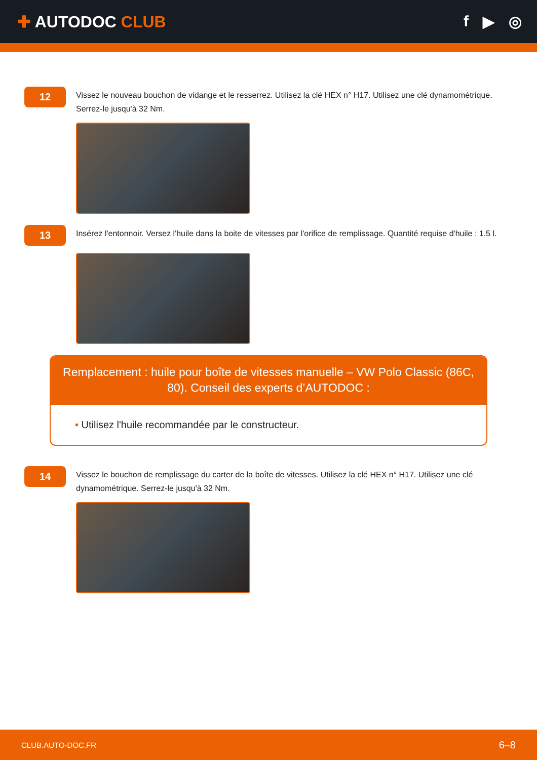✚ AUTODOC CLUB f ▶ ◎
12
Vissez le nouveau bouchon de vidange et le resserrez. Utilisez la clé HEX n° H17. Utilisez une clé dynamométrique. Serrez-le jusqu'à 32 Nm.
13
Insérez l'entonnoir. Versez l'huile dans la boite de vitesses par l'orifice de remplissage. Quantité requise d'huile : 1.5 l.
Remplacement : huile pour boîte de vitesses manuelle – VW Polo Classic (86C, 80). Conseil des experts d’AUTODOC :
• Utilisez l'huile recommandée par le constructeur.
14
Vissez le bouchon de remplissage du carter de la boîte de vitesses. Utilisez la clé HEX n° H17. Utilisez une clé dynamométrique. Serrez-le jusqu'à 32 Nm.
CLUB.AUTO-DOC.FR 6–8